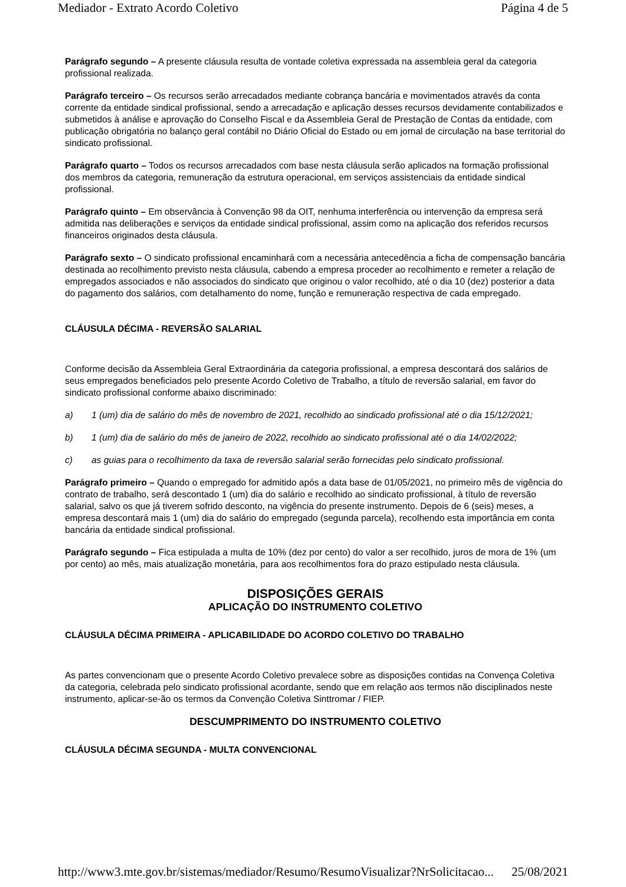Mediador - Extrato Acordo Coletivo Página 4 de 5
Parágrafo segundo – A presente cláusula resulta de vontade coletiva expressada na assembleia geral da categoria profissional realizada.
Parágrafo terceiro – Os recursos serão arrecadados mediante cobrança bancária e movimentados através da conta corrente da entidade sindical profissional, sendo a arrecadação e aplicação desses recursos devidamente contabilizados e submetidos à análise e aprovação do Conselho Fiscal e da Assembleia Geral de Prestação de Contas da entidade, com publicação obrigatória no balanço geral contábil no Diário Oficial do Estado ou em jornal de circulação na base territorial do sindicato profissional.
Parágrafo quarto – Todos os recursos arrecadados com base nesta cláusula serão aplicados na formação profissional dos membros da categoria, remuneração da estrutura operacional, em serviços assistenciais da entidade sindical profissional.
Parágrafo quinto – Em observância à Convenção 98 da OIT, nenhuma interferência ou intervenção da empresa será admitida nas deliberações e serviços da entidade sindical profissional, assim como na aplicação dos referidos recursos financeiros originados desta cláusula.
Parágrafo sexto – O sindicato profissional encaminhará com a necessária antecedência a ficha de compensação bancária destinada ao recolhimento previsto nesta cláusula, cabendo a empresa proceder ao recolhimento e remeter a relação de empregados associados e não associados do sindicato que originou o valor recolhido, até o dia 10 (dez) posterior a data do pagamento dos salários, com detalhamento do nome, função e remuneração respectiva de cada empregado.
CLÁUSULA DÉCIMA - REVERSÃO SALARIAL
Conforme decisão da Assembleia Geral Extraordinária da categoria profissional, a empresa descontará dos salários de seus empregados beneficiados pelo presente Acordo Coletivo de Trabalho, a título de reversão salarial, em favor do sindicato profissional conforme abaixo discriminado:
a) 1 (um) dia de salário do mês de novembro de 2021, recolhido ao sindicado profissional até o dia 15/12/2021;
b) 1 (um) dia de salário do mês de janeiro de 2022, recolhido ao sindicato profissional até o dia 14/02/2022;
c) as guias para o recolhimento da taxa de reversão salarial serão fornecidas pelo sindicato profissional.
Parágrafo primeiro – Quando o empregado for admitido após a data base de 01/05/2021, no primeiro mês de vigência do contrato de trabalho, será descontado 1 (um) dia do salário e recolhido ao sindicato profissional, à título de reversão salarial, salvo os que já tiverem sofrido desconto, na vigência do presente instrumento. Depois de 6 (seis) meses, a empresa descontará mais 1 (um) dia do salário do empregado (segunda parcela), recolhendo esta importância em conta bancária da entidade sindical profissional.
Parágrafo segundo – Fica estipulada a multa de 10% (dez por cento) do valor a ser recolhido, juros de mora de 1% (um por cento) ao mês, mais atualização monetária, para aos recolhimentos fora do prazo estipulado nesta cláusula.
DISPOSIÇÕES GERAIS
APLICAÇÃO DO INSTRUMENTO COLETIVO
CLÁUSULA DÉCIMA PRIMEIRA - APLICABILIDADE DO ACORDO COLETIVO DO TRABALHO
As partes convencionam que o presente Acordo Coletivo prevalece sobre as disposições contidas na Convença Coletiva da categoria, celebrada pelo sindicato profissional acordante, sendo que em relação aos termos não disciplinados neste instrumento, aplicar-se-ão os termos da Convenção Coletiva Sinttromar / FIEP.
DESCUMPRIMENTO DO INSTRUMENTO COLETIVO
CLÁUSULA DÉCIMA SEGUNDA - MULTA CONVENCIONAL
http://www3.mte.gov.br/sistemas/mediador/Resumo/ResumoVisualizar?NrSolicitacao... 25/08/2021